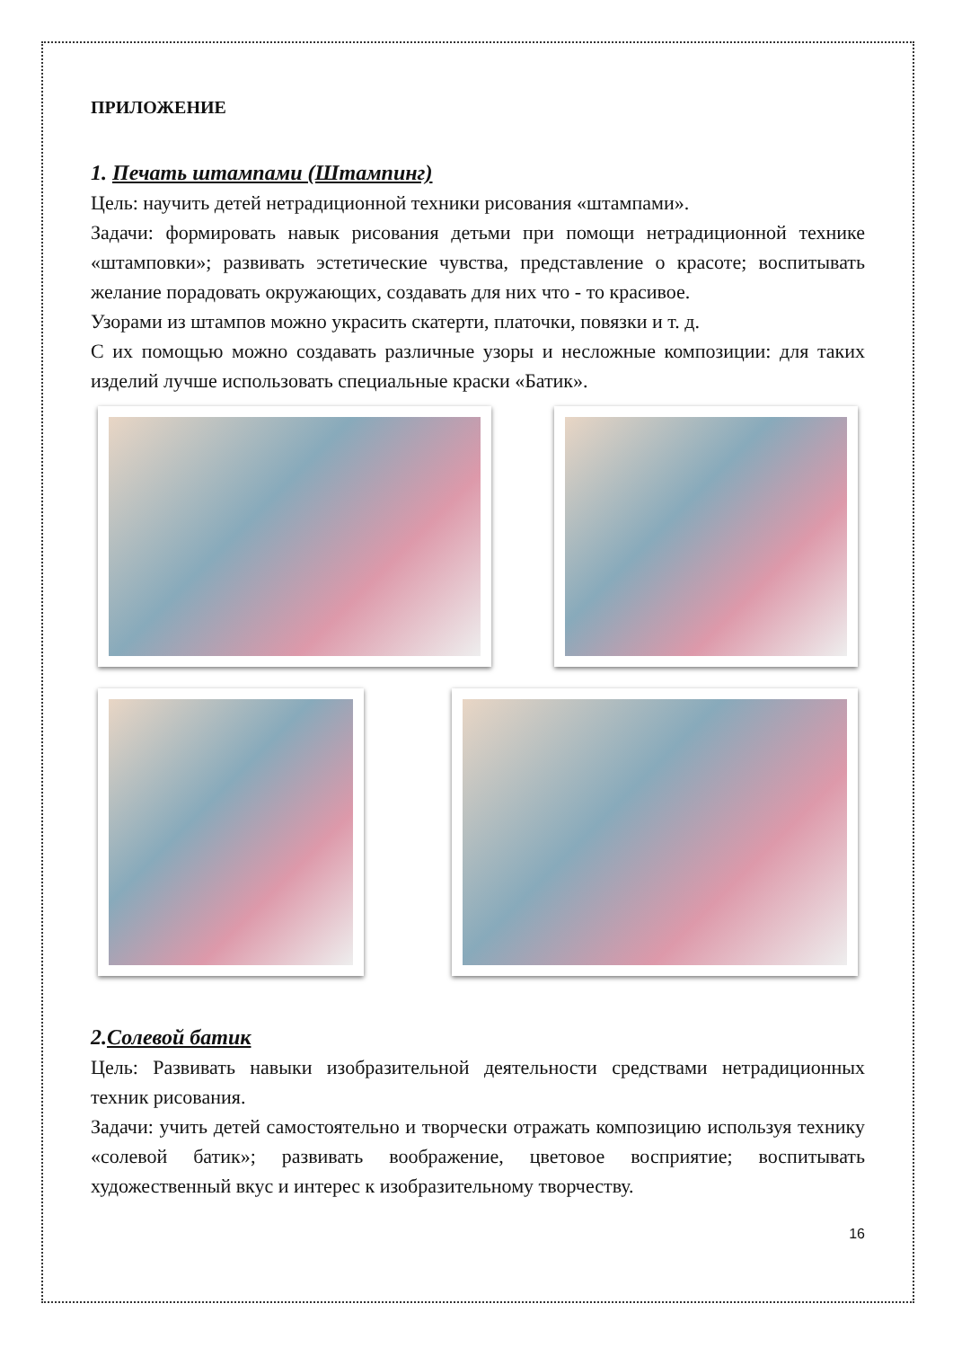ПРИЛОЖЕНИЕ
1. Печать штампами (Штампинг)
Цель: научить детей нетрадиционной техники рисования «штампами».
Задачи: формировать навык рисования детьми при помощи нетрадиционной технике «штамповки»; развивать эстетические чувства, представление о красоте; воспитывать желание порадовать окружающих, создавать для них что - то красивое.
Узорами из штампов можно украсить скатерти, платочки, повязки и т. д.
С их помощью можно создавать различные узоры и несложные композиции: для таких изделий лучше использовать специальные краски «Батик».
2.Солевой батик
Цель: Развивать навыки изобразительной деятельности средствами нетрадиционных техник рисования.
Задачи: учить детей самостоятельно и творчески отражать композицию используя технику «солевой батик»; развивать воображение, цветовое восприятие; воспитывать художественный вкус и интерес к изобразительному творчеству.
16